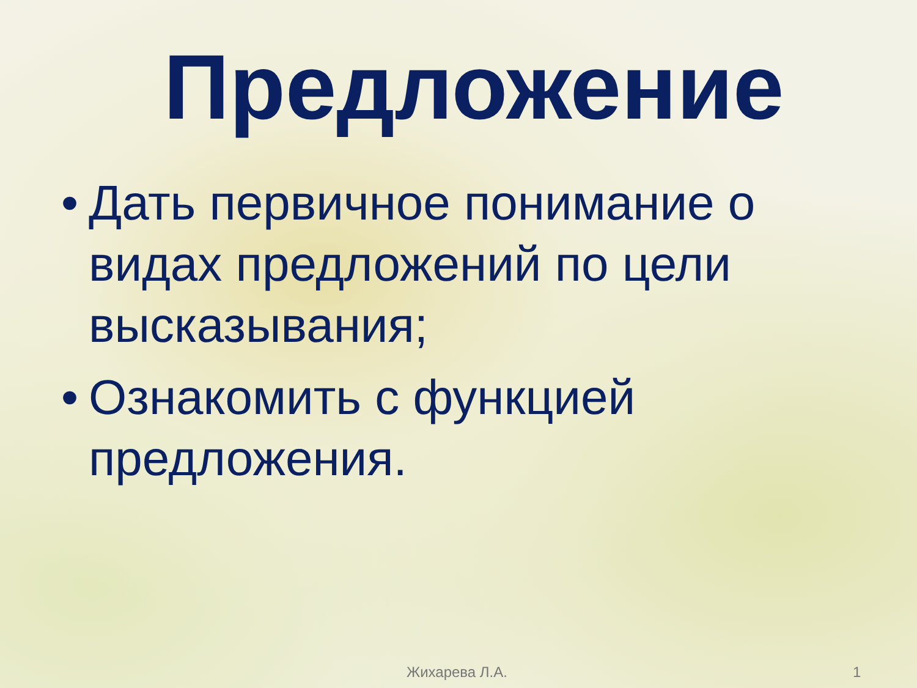Предложение
• Дать первичное понимание о видах предложений по цели высказывания;
• Ознакомить с функцией предложения.
Жихарева Л.А. 1